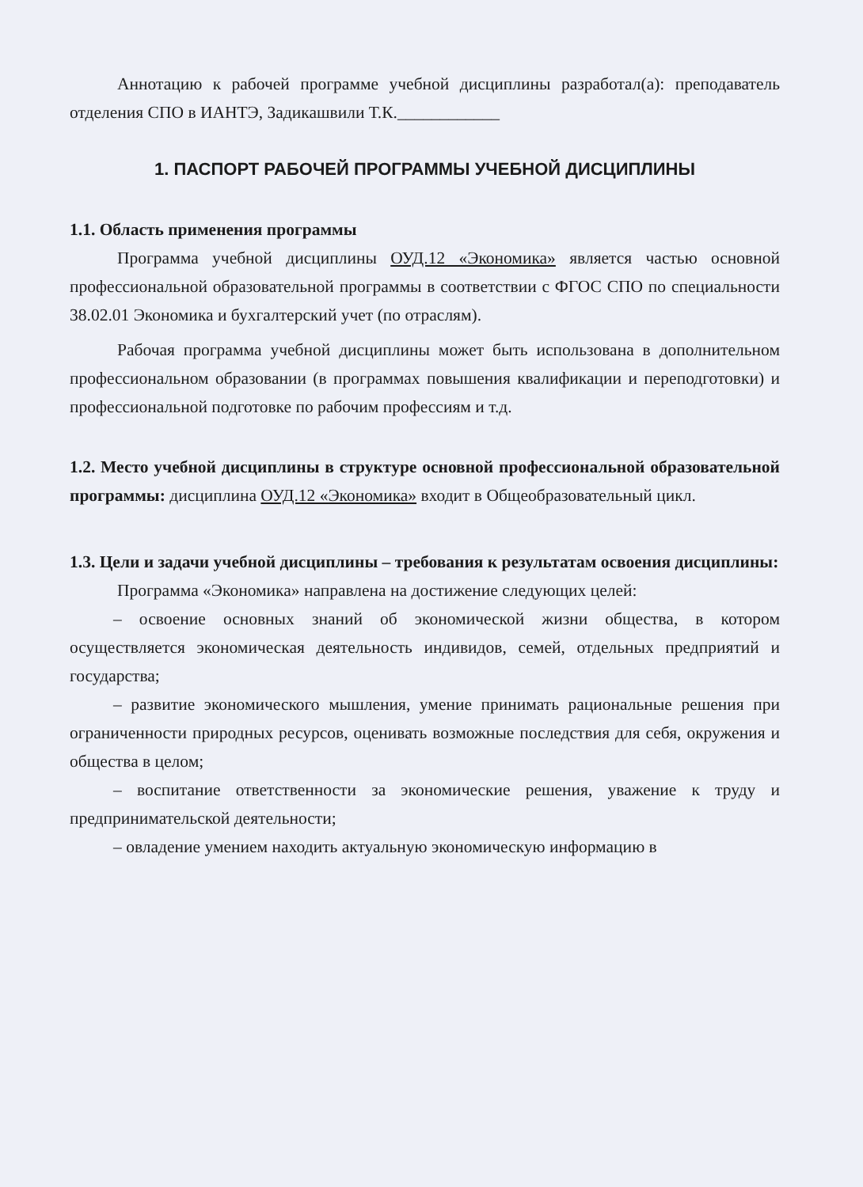Аннотацию к рабочей программе учебной дисциплины разработал(а): преподаватель отделения СПО в ИАНТЭ, Задикашвили Т.К.____________
1. ПАСПОРТ РАБОЧЕЙ ПРОГРАММЫ УЧЕБНОЙ ДИСЦИПЛИНЫ
1.1. Область применения программы
Программа учебной дисциплины ОУД.12 «Экономика» является частью основной профессиональной образовательной программы в соответствии с ФГОС СПО по специальности 38.02.01 Экономика и бухгалтерский учет (по отраслям).
Рабочая программа учебной дисциплины может быть использована в дополнительном профессиональном образовании (в программах повышения квалификации и переподготовки) и профессиональной подготовке по рабочим профессиям и т.д.
1.2. Место учебной дисциплины в структуре основной профессиональной образовательной программы: дисциплина ОУД.12 «Экономика» входит в Общеобразовательный цикл.
1.3. Цели и задачи учебной дисциплины – требования к результатам освоения дисциплины:
Программа «Экономика» направлена на достижение следующих целей:
– освоение основных знаний об экономической жизни общества, в котором осуществляется экономическая деятельность индивидов, семей, отдельных предприятий и государства;
– развитие экономического мышления, умение принимать рациональные решения при ограниченности природных ресурсов, оценивать возможные последствия для себя, окружения и общества в целом;
– воспитание ответственности за экономические решения, уважение к труду и предпринимательской деятельности;
– овладение умением находить актуальную экономическую информацию в